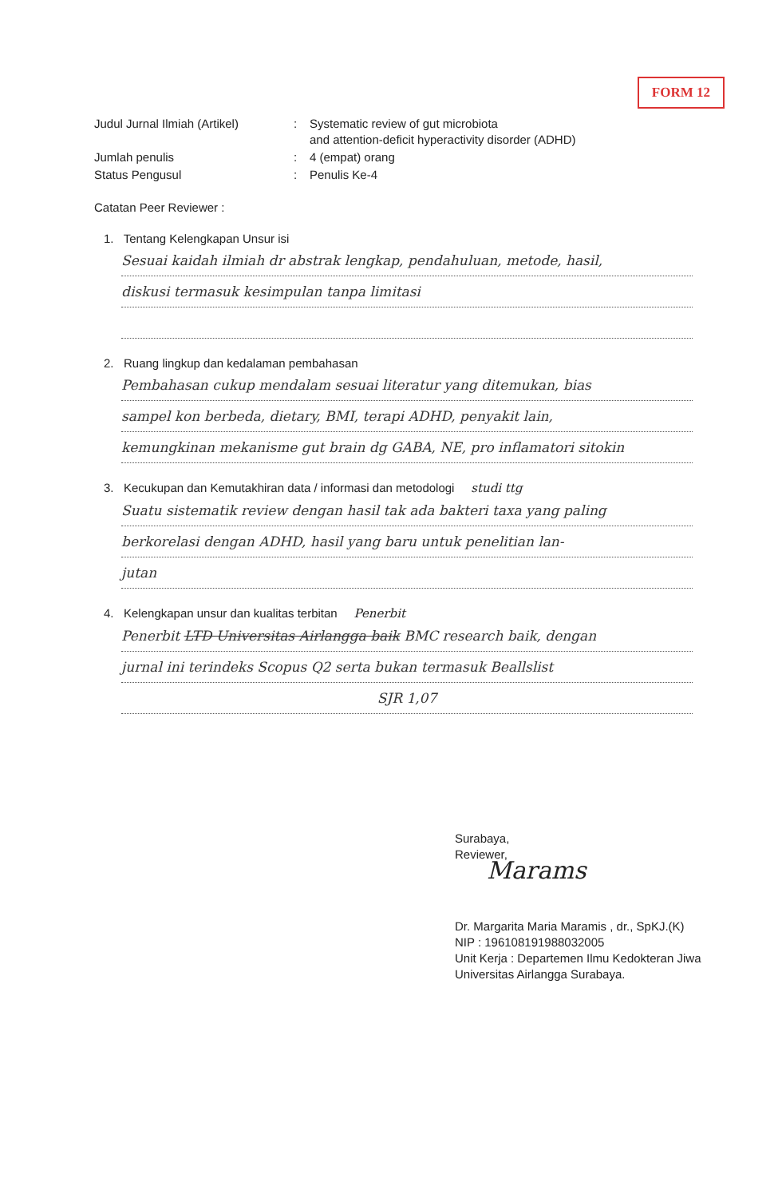FORM 12
Judul Jurnal Ilmiah (Artikel)
:
Systematic review of gut microbiota
and attention-deficit hyperactivity disorder (ADHD)
Jumlah penulis
:
4 (empat) orang
Status Pengusul
:
Penulis Ke-4
Catatan Peer Reviewer :
1. Tentang Kelengkapan Unsur isi
Sesuai kaidah ilmiah dr abstrak lengkap, pendahuluan, metode, hasil,
diskusi termasuk kesimpulan tanpa limitasi
2. Ruang lingkup dan kedalaman pembahasan
Pembahasan cukup mendalam sesuai literatur yang ditemukan, bias
sampel kon berbeda, dietary, BMI, terapi ADHD, penyakit lain,
kemungkinan mekanisme gut brain dg GABA, NE, pro inflamatori sitokin
3. Kecukupan dan Kemutakhiran data / informasi dan metodologi studi ttg
Suatu sistematik review dengan hasil tak ada bakteri taxa yang paling
berkorelasi dengan ADHD, hasil yang baru untuk penelitian lan-
jutan
4. Kelengkapan unsur dan kualitas terbitan Penerbit
Penerbit LTD Universitas Airlangga baik BMC research baik, dengan
jurnal ini terindeks Scopus Q2 serta bukan termasuk Beallslist
SJR 1,07
Surabaya,
Reviewer,
Marams
Dr. Margarita Maria Maramis , dr., SpKJ.(K)
NIP : 196108191988032005
Unit Kerja : Departemen Ilmu Kedokteran Jiwa
Universitas Airlangga Surabaya.